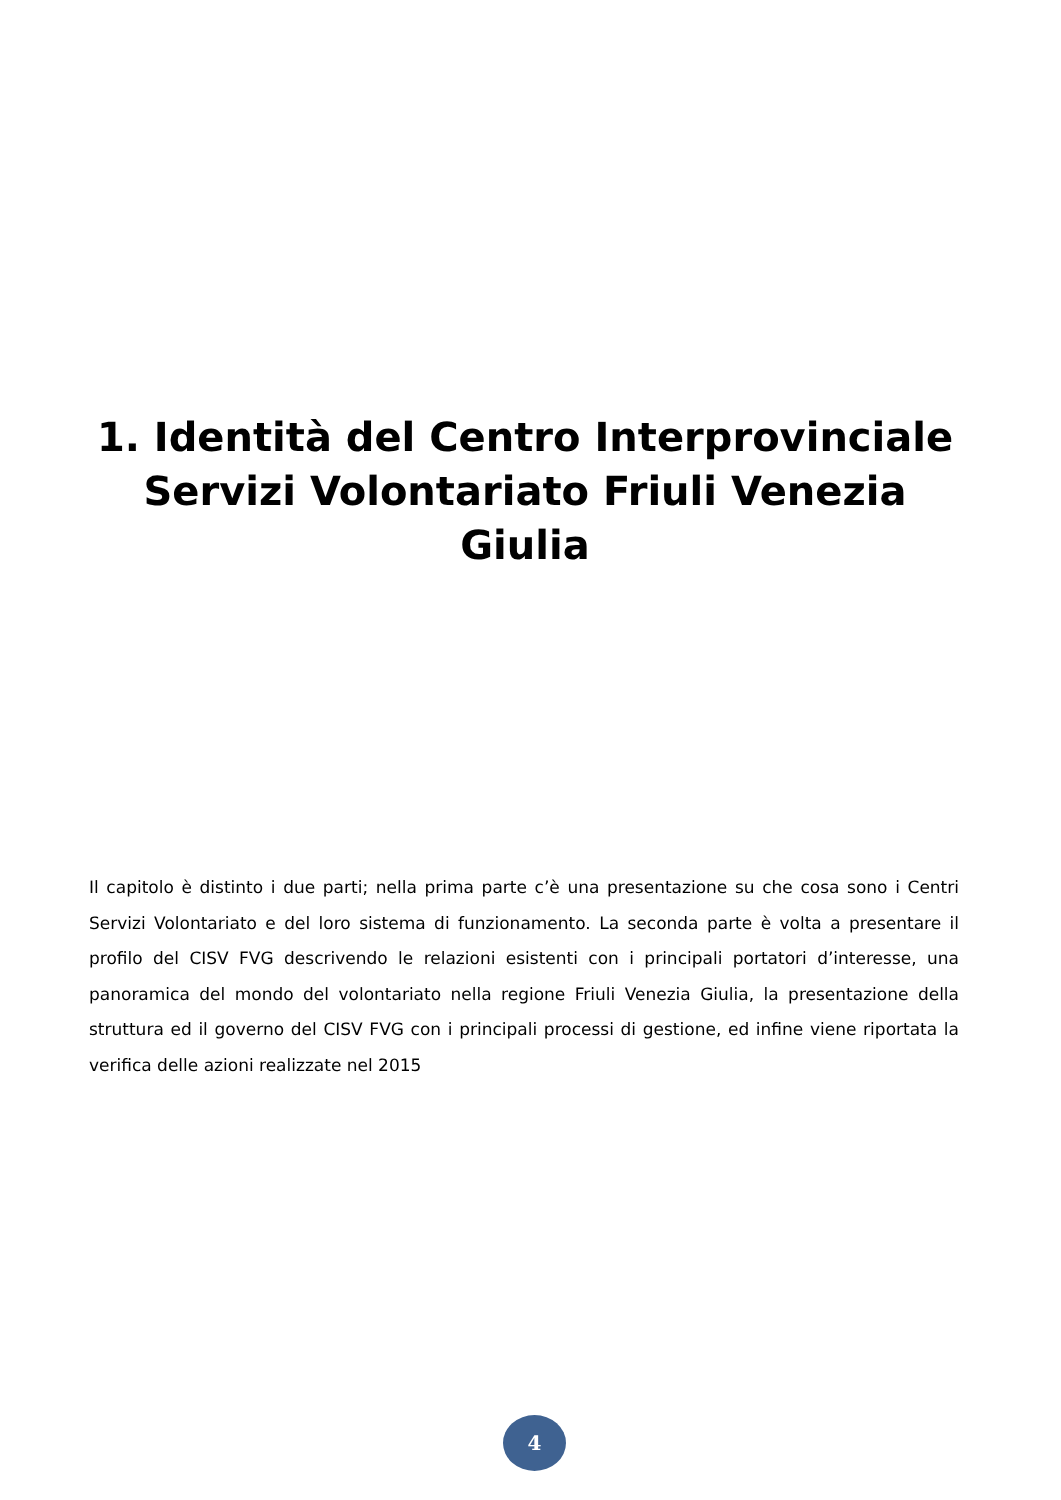1. Identità del Centro Interprovinciale Servizi Volontariato Friuli Venezia Giulia
Il capitolo è distinto i due parti; nella prima parte c’è una presentazione su che cosa sono i Centri Servizi Volontariato e del loro sistema di funzionamento. La seconda parte è volta a presentare il profilo del CISV FVG descrivendo le relazioni esistenti con i principali portatori d’interesse, una panoramica del mondo del volontariato nella regione Friuli Venezia Giulia, la presentazione della struttura ed il governo del CISV FVG con i principali processi di gestione, ed infine viene riportata la verifica delle azioni realizzate nel 2015
4